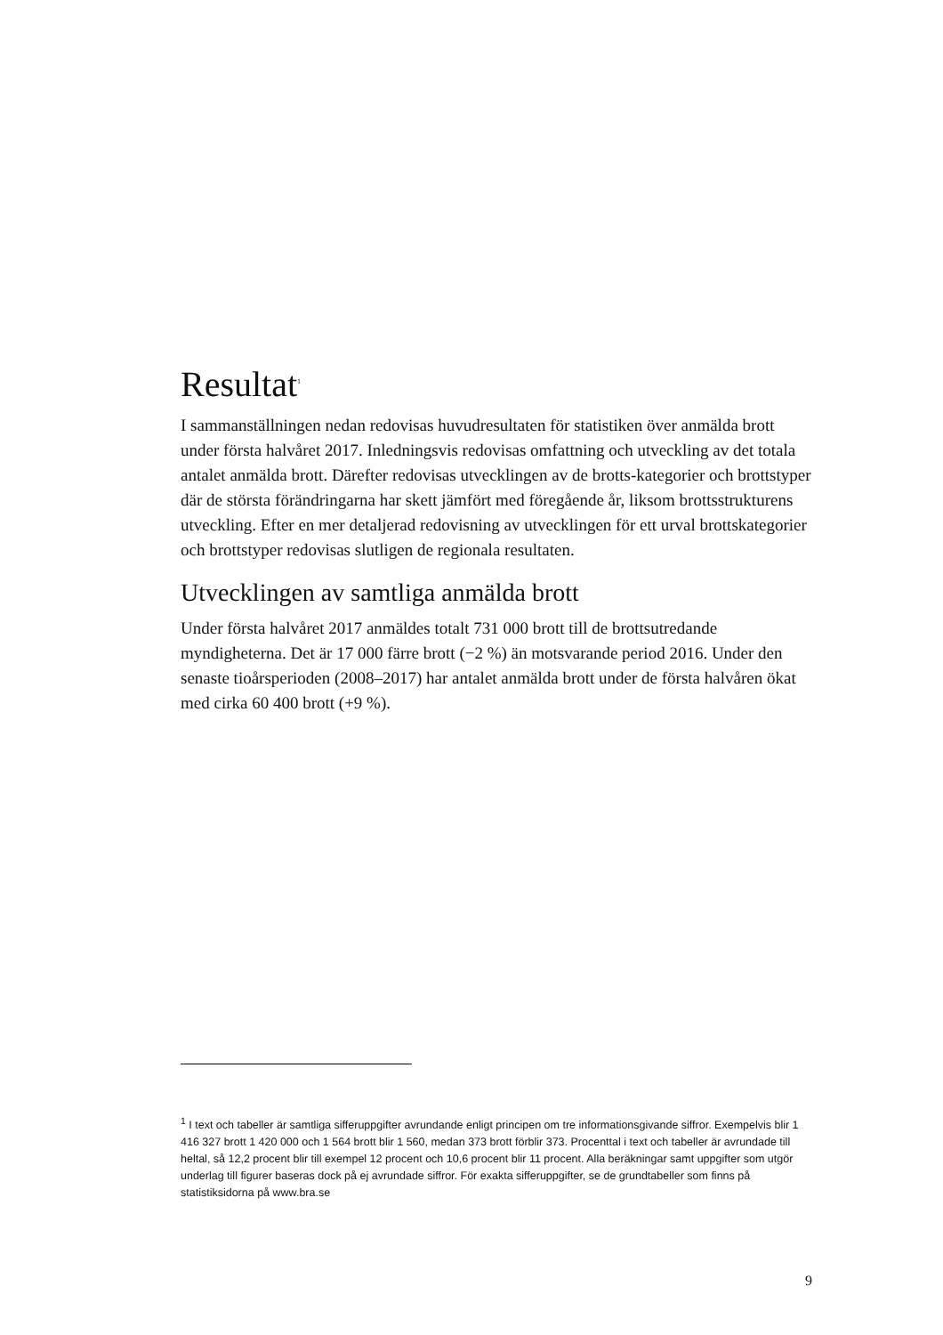Resultat<sup>1</sup>
I sammanställningen nedan redovisas huvudresultaten för statistiken över anmälda brott under första halvåret 2017. Inledningsvis redovisas omfattning och utveckling av det totala antalet anmälda brott. Därefter redovisas utvecklingen av de brotts-kategorier och brottstyper där de största förändringarna har skett jämfört med föregående år, liksom brottsstrukturens utveckling. Efter en mer detaljerad redovisning av utvecklingen för ett urval brottskategorier och brottstyper redovisas slutligen de regionala resultaten.
Utvecklingen av samtliga anmälda brott
Under första halvåret 2017 anmäldes totalt 731 000 brott till de brottsutredande myndigheterna. Det är 17 000 färre brott (−2 %) än motsvarande period 2016. Under den senaste tioårsperioden (2008–2017) har antalet anmälda brott under de första halvåren ökat med cirka 60 400 brott (+9 %).
<sup>1</sup> I text och tabeller är samtliga sifferuppgifter avrundande enligt principen om tre informationsgivande siffror. Exempelvis blir 1 416 327 brott 1 420 000 och 1 564 brott blir 1 560, medan 373 brott förblir 373. Procenttal i text och tabeller är avrundade till heltal, så 12,2 procent blir till exempel 12 procent och 10,6 procent blir 11 procent. Alla beräkningar samt uppgifter som utgör underlag till figurer baseras dock på ej avrundade siffror. För exakta sifferuppgifter, se de grundtabeller som finns på statistiksidorna på www.bra.se
9